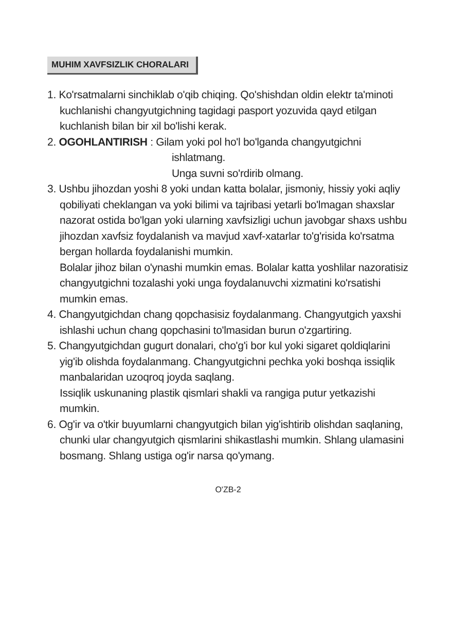MUHIM XAVFSIZLIK CHORALARI
1. Ko'rsatmalarni sinchiklab o'qib chiqing. Qo'shishdan oldin elektr ta'minoti kuchlanishi changyutgichning tagidagi pasport yozuvida qayd etilgan kuchlanish bilan bir xil bo'lishi kerak.
2. OGOHLANTIRISH : Gilam yoki pol ho'l bo'lganda changyutgichni
ishlatmang.
Unga suvni so'rdirib olmang.
3. Ushbu jihozdan yoshi 8 yoki undan katta bolalar, jismoniy, hissiy yoki aqliy qobiliyati cheklangan va yoki bilimi va tajribasi yetarli bo'lmagan shaxslar nazorat ostida bo'lgan yoki ularning xavfsizligi uchun javobgar shaxs ushbu jihozdan xavfsiz foydalanish va mavjud xavf-xatarlar to'g'risida ko'rsatma bergan hollarda foydalanishi mumkin.
Bolalar jihoz bilan o'ynashi mumkin emas. Bolalar katta yoshlilar nazoratisiz changyutgichni tozalashi yoki unga foydalanuvchi xizmatini ko'rsatishi mumkin emas.
4. Changyutgichdan chang qopchasisiz foydalanmang. Changyutgich yaxshi ishlashi uchun chang qopchasini to'lmasidan burun o'zgartiring.
5. Changyutgichdan gugurt donalari, cho'g'i bor kul yoki sigaret qoldiqlarini yig'ib olishda foydalanmang. Changyutgichni pechka yoki boshqa issiqlik manbalaridan uzoqroq joyda saqlang.
Issiqlik uskunaning plastik qismlari shakli va rangiga putur yetkazishi mumkin.
6. Og'ir va o'tkir buyumlarni changyutgich bilan yig'ishtirib olishdan saqlaning, chunki ular changyutgich qismlarini shikastlashi mumkin. Shlang ulamasini bosmang. Shlang ustiga og'ir narsa qo'ymang.
O'ZB-2